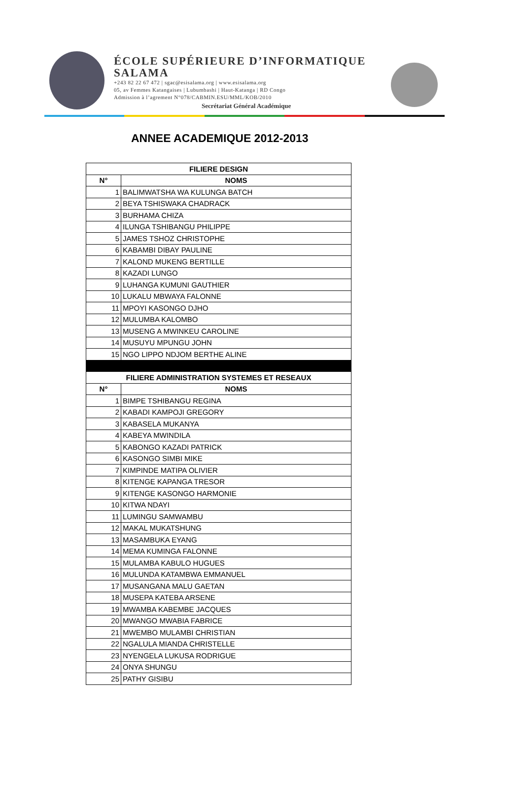ÉCOLE SUPÉRIEURE D’INFORMATIQUE
SALAMA
+243 82 22 67 472 | sgac@esisalama.org | www.esisalama.org
05, av Femmes Katangaises | Lubumbashi | Haut-Katanga | RD Congo
Admission à l’agrement N°078/CABMIN.ESU/MML/KOB/2010
Secrétariat Général Académique
ANNEE ACADEMIQUE 2012-2013
| FILIERE DESIGN | |
| --- | --- |
| N° | NOMS |
| 1 | BALIMWATSHA WA KULUNGA BATCH |
| 2 | BEYA TSHISWAKA CHADRACK |
| 3 | BURHAMA CHIZA |
| 4 | ILUNGA TSHIBANGU PHILIPPE |
| 5 | JAMES TSHOZ CHRISTOPHE |
| 6 | KABAMBI DIBAY PAULINE |
| 7 | KALOND MUKENG BERTILLE |
| 8 | KAZADI LUNGO |
| 9 | LUHANGA KUMUNI GAUTHIER |
| 10 | LUKALU MBWAYA FALONNE |
| 11 | MPOYI KASONGO DJHO |
| 12 | MULUMBA KALOMBO |
| 13 | MUSENG A MWINKEU CAROLINE |
| 14 | MUSUYU MPUNGU JOHN |
| 15 | NGO LIPPO NDJOM BERTHE ALINE |
| FILIERE ADMINISTRATION SYSTEMES ET RESEAUX | |
| N° | NOMS |
| 1 | BIMPE TSHIBANGU REGINA |
| 2 | KABADI KAMPOJI GREGORY |
| 3 | KABASELA MUKANYA |
| 4 | KABEYA MWINDILA |
| 5 | KABONGO KAZADI PATRICK |
| 6 | KASONGO SIMBI MIKE |
| 7 | KIMPINDE MATIPA OLIVIER |
| 8 | KITENGE KAPANGA TRESOR |
| 9 | KITENGE KASONGO HARMONIE |
| 10 | KITWA NDAYI |
| 11 | LUMINGU SAMWAMBU |
| 12 | MAKAL MUKATSHUNG |
| 13 | MASAMBUKA EYANG |
| 14 | MEMA KUMINGA FALONNE |
| 15 | MULAMBA KABULO HUGUES |
| 16 | MULUNDA KATAMBWA EMMANUEL |
| 17 | MUSANGANA MALU GAETAN |
| 18 | MUSEPA KATEBA ARSENE |
| 19 | MWAMBA KABEMBE JACQUES |
| 20 | MWANGO MWABIA FABRICE |
| 21 | MWEMBO MULAMBI CHRISTIAN |
| 22 | NGALULA MIANDA CHRISTELLE |
| 23 | NYENGELA LUKUSA RODRIGUE |
| 24 | ONYA SHUNGU |
| 25 | PATHY GISIBU |